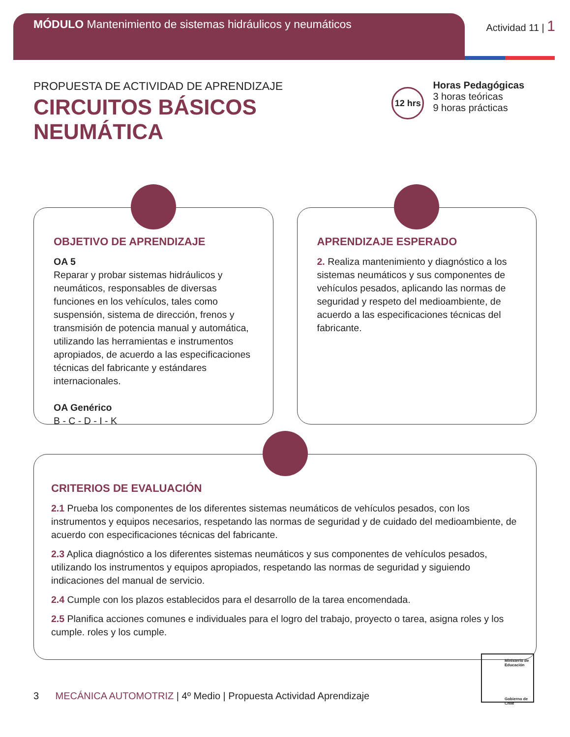MÓDULO Mantenimiento de sistemas hidráulicos y neumáticos
Actividad 11 | 1
PROPUESTA DE ACTIVIDAD DE APRENDIZAJE
CIRCUITOS BÁSICOS
NEUMÁTICA
12 hrs
Horas Pedagógicas
3 horas teóricas
9 horas prácticas
OBJETIVO DE APRENDIZAJE
OA 5
Reparar y probar sistemas hidráulicos y neumáticos, responsables de diversas funciones en los vehículos, tales como suspensión, sistema de dirección, frenos y transmisión de potencia manual y automática, utilizando las herramientas e instrumentos apropiados, de acuerdo a las especificaciones técnicas del fabricante y estándares internacionales.
OA Genérico
B - C - D - I - K
APRENDIZAJE ESPERADO
2. Realiza mantenimiento y diagnóstico a los sistemas neumáticos y sus componentes de vehículos pesados, aplicando las normas de seguridad y respeto del medioambiente, de acuerdo a las especificaciones técnicas del fabricante.
CRITERIOS DE EVALUACIÓN
2.1 Prueba los componentes de los diferentes sistemas neumáticos de vehículos pesados, con los instrumentos y equipos necesarios, respetando las normas de seguridad y de cuidado del medioambiente, de acuerdo con especificaciones técnicas del fabricante.
2.3 Aplica diagnóstico a los diferentes sistemas neumáticos y sus componentes de vehículos pesados, utilizando los instrumentos y equipos apropiados, respetando las normas de seguridad y siguiendo indicaciones del manual de servicio.
2.4 Cumple con los plazos establecidos para el desarrollo de la tarea encomendada.
2.5 Planifica acciones comunes e individuales para el logro del trabajo, proyecto o tarea, asigna roles y los cumple. roles y los cumple.
3 MECÁNICA AUTOMOTRIZ | 4º Medio | Propuesta Actividad Aprendizaje
Ministerio de Educación
Gobierno de Chile